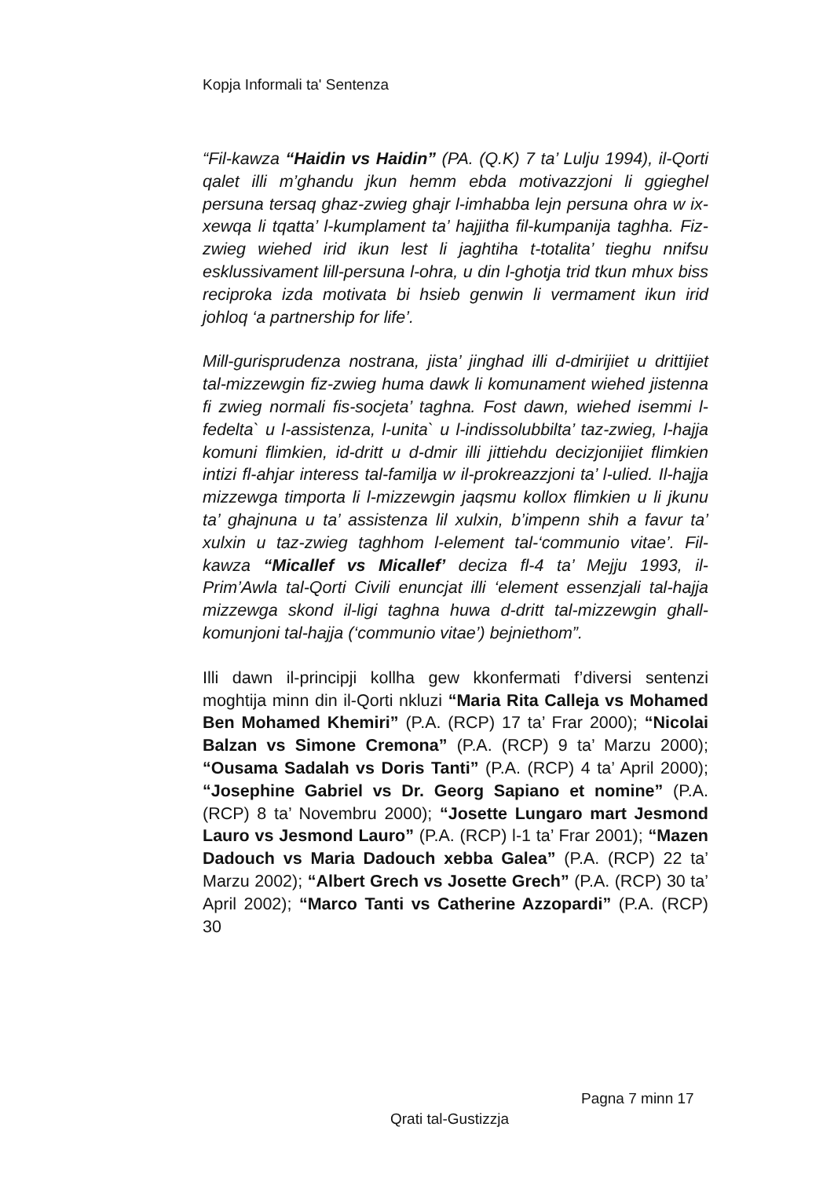Kopja Informali ta' Sentenza
“Fil-kawza “Haidin vs Haidin” (PA. (Q.K) 7 ta’ Lulju 1994), il-Qorti qalet illi m’ghandu jkun hemm ebda motivazzjoni li ggieghel persuna tersaq ghaz-zwieg ghajr l-imhabba lejn persuna ohra w ix-xewqa li tqatta’ l-kumplament ta’ hajjitha fil-kumpanija taghha. Fiz-zwieg wiehed irid ikun lest li jaghtiha t-totalita’ tieghu nnifsu esklussivament lill-persuna l-ohra, u din l-ghotja trid tkun mhux biss reciproka izda motivata bi hsieb genwin li vermament ikun irid johloq ‘a partnership for life’.
Mill-gurisprudenza nostrana, jista’ jinghad illi d-dmirijiet u drittijiet tal-mizzewgin fiz-zwieg huma dawk li komunament wiehed jistenna fi zwieg normali fis-socjeta’ taghna. Fost dawn, wiehed isemmi l-fedelta` u l-assistenza, l-unita` u l-indissolubbilta’ taz-zwieg, l-hajja komuni flimkien, id-dritt u d-dmir illi jittiehdu decizjonijiet flimkien intizi fl-ahjar interess tal-familja w il-prokreazzjoni ta’ l-ulied. Il-hajja mizzewga timporta li l-mizzewgin jaqsmu kollox flimkien u li jkunu ta’ ghajnuna u ta’ assistenza lil xulxin, b’impenn shih a favur ta’ xulxin u taz-zwieg taghhom l-element tal-‘communio vitae’. Fil-kawza “Micallef vs Micallef’ deciza fl-4 ta’ Mejju 1993, il-Prim’Awla tal-Qorti Civili enuncjat illi ‘element essenzjali tal-hajja mizzewga skond il-ligi taghna huwa d-dritt tal-mizzewgin ghall-komunjoni tal-hajja (‘communio vitae’) bejniethom”.
Illi dawn il-principji kollha gew kkonfermati f’diversi sentenzi moghtija minn din il-Qorti nkluzi “Maria Rita Calleja vs Mohamed Ben Mohamed Khemiri” (P.A. (RCP) 17 ta’ Frar 2000); “Nicolai Balzan vs Simone Cremona” (P.A. (RCP) 9 ta’ Marzu 2000); “Ousama Sadalah vs Doris Tanti” (P.A. (RCP) 4 ta’ April 2000); “Josephine Gabriel vs Dr. Georg Sapiano et nomine” (P.A. (RCP) 8 ta’ Novembru 2000); “Josette Lungaro mart Jesmond Lauro vs Jesmond Lauro” (P.A. (RCP) l-1 ta’ Frar 2001); “Mazen Dadouch vs Maria Dadouch xebba Galea” (P.A. (RCP) 22 ta’ Marzu 2002); “Albert Grech vs Josette Grech” (P.A. (RCP) 30 ta’ April 2002); “Marco Tanti vs Catherine Azzopardi” (P.A. (RCP) 30
Pagna 7 minn 17
Qrati tal-Gustizzja